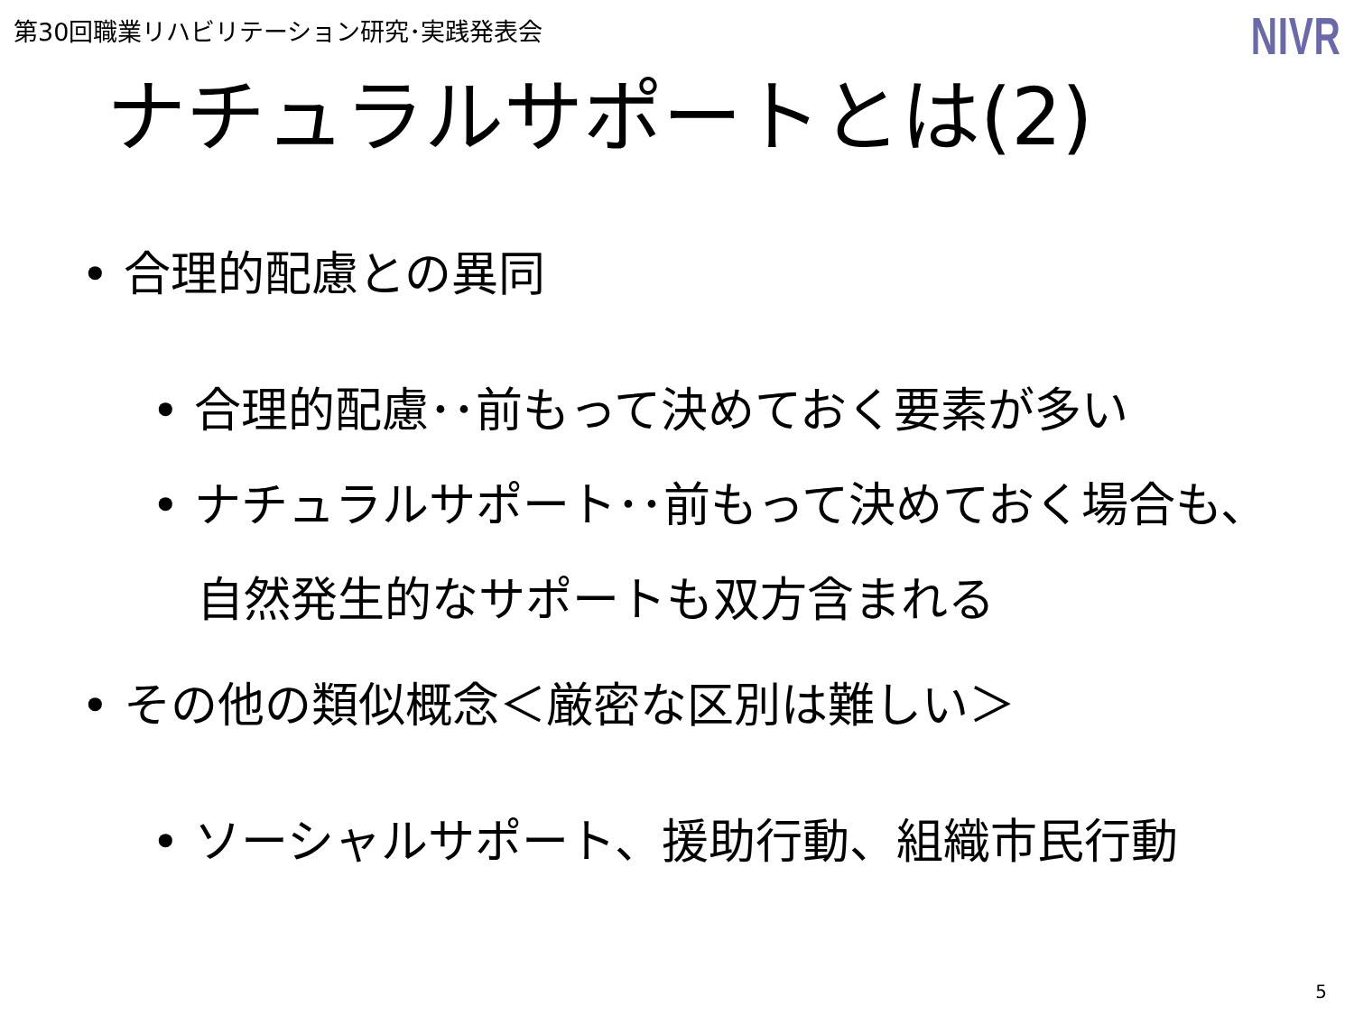第30回職業リハビリテーション研究･実践発表会
NIVR
ナチュラルサポートとは(2)
• 合理的配慮との異同
• 合理的配慮･･前もって決めておく要素が多い
• ナチュラルサポート･･前もって決めておく場合も、
自然発生的なサポートも双方含まれる
• その他の類似概念＜厳密な区別は難しい＞
• ソーシャルサポート、援助行動、組織市民行動
5